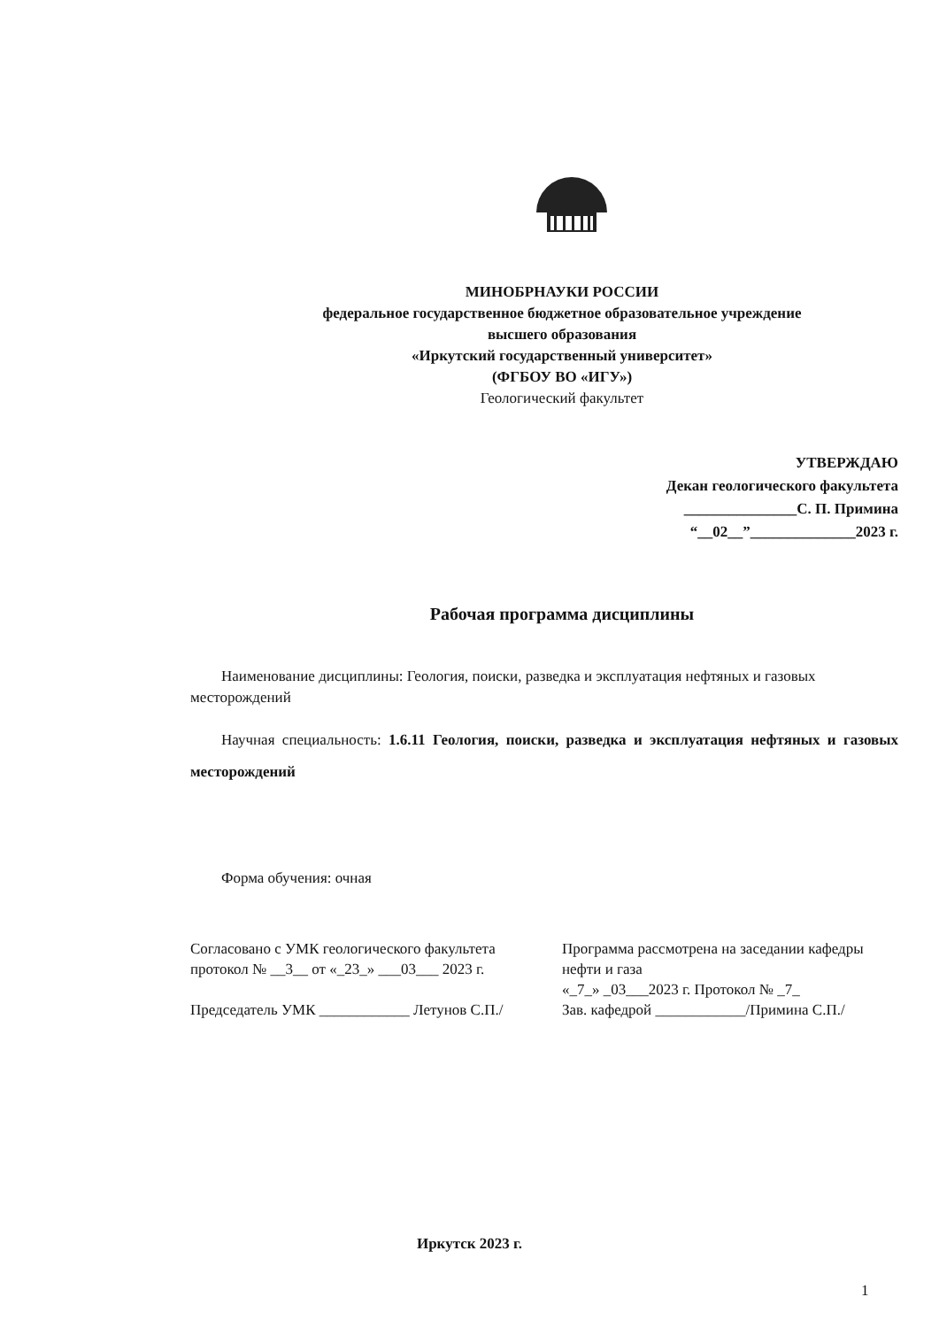МИНОБРНАУКИ РОССИИ
федеральное государственное бюджетное образовательное учреждение
высшего образования
«Иркутский государственный университет»
(ФГБОУ ВО «ИГУ»)
Геологический факультет
УТВЕРЖДАЮ
Декан геологического факультета
_______________С. П. Примина
“__02__”______________2023 г.
Рабочая программа дисциплины
Наименование дисциплины: Геология, поиски, разведка и эксплуатация нефтяных и газовых месторождений
Научная специальность: 1.6.11 Геология, поиски, разведка и эксплуатация нефтяных и газовых месторождений
Форма обучения: очная
Согласовано с УМК геологического факультета
протокол № __3__ от «_23_» ___03___ 2023 г.
Председатель УМК ____________ Летунов С.П./
Программа рассмотрена на заседании кафедры нефти и газа
«_7_» _03___2023 г. Протокол № _7_
Зав. кафедрой ____________/Примина С.П./
Иркутск 2023 г.
1